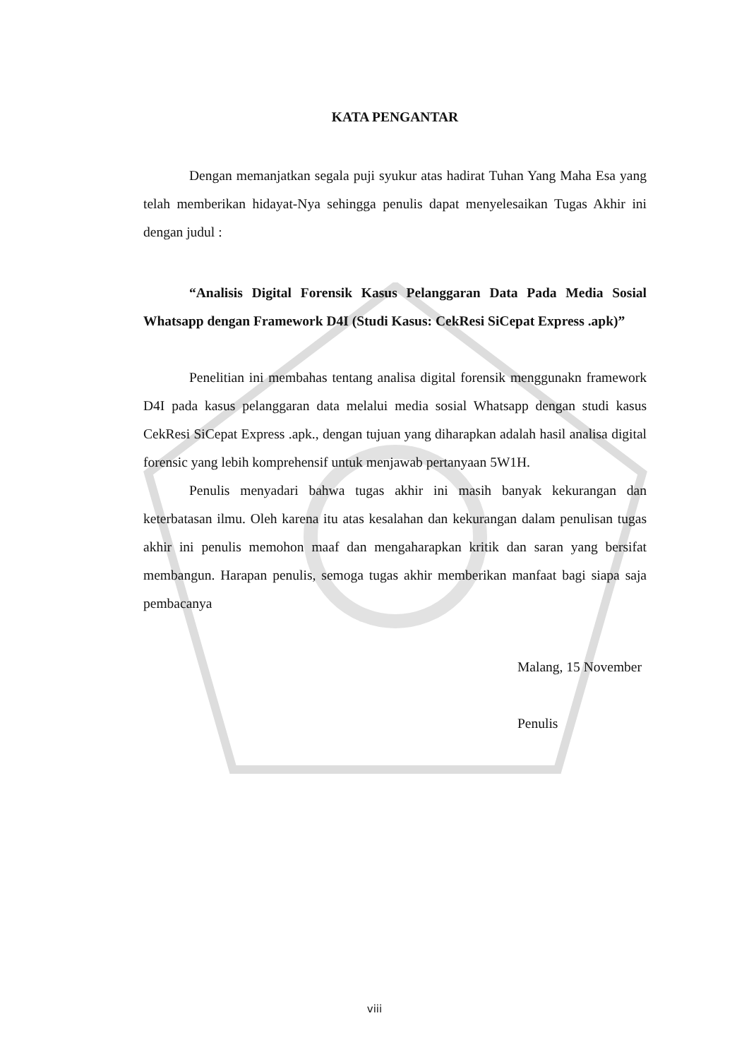KATA PENGANTAR
Dengan memanjatkan segala puji syukur atas hadirat Tuhan Yang Maha Esa yang telah memberikan hidayat-Nya sehingga penulis dapat menyelesaikan Tugas Akhir ini dengan judul :
“Analisis Digital Forensik Kasus Pelanggaran Data Pada Media Sosial Whatsapp dengan Framework D4I (Studi Kasus: CekResi SiCepat Express .apk)”
Penelitian ini membahas tentang analisa digital forensik menggunakn framework D4I pada kasus pelanggaran data melalui media sosial Whatsapp dengan studi kasus CekResi SiCepat Express .apk., dengan tujuan yang diharapkan adalah hasil analisa digital forensic yang lebih komprehensif untuk menjawab pertanyaan 5W1H.
Penulis menyadari bahwa tugas akhir ini masih banyak kekurangan dan keterbatasan ilmu. Oleh karena itu atas kesalahan dan kekurangan dalam penulisan tugas akhir ini penulis memohon maaf dan mengaharapkan kritik dan saran yang bersifat membangun. Harapan penulis, semoga tugas akhir memberikan manfaat bagi siapa saja pembacanya
Malang, 15 November
Penulis
viii